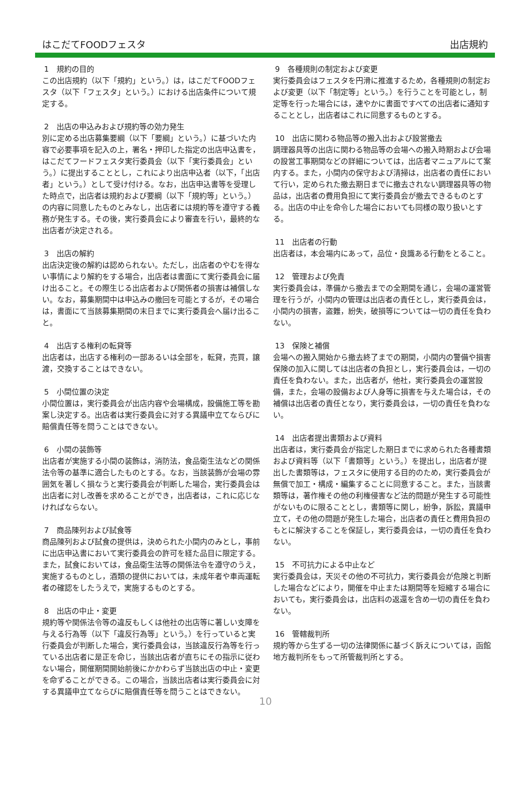はこだてFOODフェスタ 出店規約
1　規約の目的
この出店規約（以下「規約」という。）は，はこだてFOODフェスタ（以下「フェスタ」という。）における出店条件について規定する。
2　出店の申込みおよび規約等の効力発生
別に定める出店募集要綱（以下「要綱」という。）に基づいた内容で必要事項を記入の上，署名・押印した指定の出店申込書を，はこだてフードフェスタ実行委員会（以下「実行委員会」という。）に提出することとし，これにより出店申込者（以下，「出店者」という。）として受け付ける。なお，出店申込書等を受理した時点で，出店者は規約および要綱（以下「規約等」という。）の内容に同意したものとみなし，出店者には規約等を遵守する義務が発生する。その後，実行委員会により審査を行い，最終的な出店者が決定される。
3　出店の解約
出店決定後の解約は認められない。ただし，出店者のやむを得ない事情により解約をする場合，出店者は書面にて実行委員会に届け出ること。その際生じる出店者および関係者の損害は補償しない。なお，募集期間中は申込みの撤回を可能とするが，その場合は，書面にて当該募集期間の末日までに実行委員会へ届け出ること。
4　出店する権利の転貸等
出店者は，出店する権利の一部あるいは全部を，転貸，売買，譲渡，交換することはできない。
5　小間位置の決定
小間位置は，実行委員会が出店内容や会場構成，設備施工等を勘案し決定する。出店者は実行委員会に対する異議申立てならびに賠償責任等を問うことはできない。
6　小間の装飾等
出店者が実施する小間の装飾は，消防法，食品衛生法などの関係法令等の基準に適合したものとする。なお，当該装飾が会場の雰囲気を著しく損なうと実行委員会が判断した場合，実行委員会は出店者に対し改善を求めることができ，出店者は，これに応じなければならない。
7　商品陳列および試食等
商品陳列および試食の提供は，決められた小間内のみとし，事前に出店申込書において実行委員会の許可を経た品目に限定する。また，試食においては，食品衛生法等の関係法令を遵守のうえ，実施するものとし，酒類の提供においては，未成年者や車両運転者の確認をしたうえで，実施するものとする。
8　出店の中止・変更
規約等や関係法令等の違反もしくは他社の出店等に著しい支障を与える行為等（以下「違反行為等」という。）を行っていると実行委員会が判断した場合，実行委員会は，当該違反行為等を行っている出店者に是正を命じ，当該出店者が直ちにその指示に従わない場合，開催期間開始前後にかかわらず当該出店の中止・変更を命ずることができる。この場合，当該出店者は実行委員会に対する異議申立てならびに賠償責任等を問うことはできない。
9　各種規則の制定および変更
実行委員会はフェスタを円滑に推進するため，各種規則の制定および変更（以下「制定等」という。）を行うことを可能とし，制定等を行った場合には，速やかに書面ですべての出店者に通知することとし，出店者はこれに同意するものとする。
10　出店に関わる物品等の搬入出および設営撤去
調理器具等の出店に関わる物品等の会場への搬入時期および会場の設営工事期間などの詳細については，出店者マニュアルにて案内する。また，小間内の保守および清掃は，出店者の責任において行い，定められた撤去期日までに撤去されない調理器具等の物品は，出店者の費用負担にて実行委員会が撤去できるものとする。出店の中止を命令した場合においても同様の取り扱いとする。
11　出店者の行動
出店者は，本会場内にあって，品位・良識ある行動をとること。
12　管理および免責
実行委員会は，準備から撤去までの全期間を通じ，会場の運営管理を行うが，小間内の管理は出店者の責任とし，実行委員会は，小間内の損害，盗難，紛失，破損等については一切の責任を負わない。
13　保険と補償
会場への搬入開始から撤去終了までの期間，小間内の警備や損害保険の加入に関しては出店者の負担とし，実行委員会は，一切の責任を負わない。また，出店者が，他社，実行委員会の運営設備，また，会場の設備および人身等に損害を与えた場合は，その補償は出店者の責任となり，実行委員会は，一切の責任を負わない。
14　出店者提出書類および資料
出店者は，実行委員会が指定した期日までに求められた各種書類および資料等（以下「書類等」という。）を提出し，出店者が提出した書類等は，フェスタに使用する目的のため，実行委員会が無償で加工・構成・編集することに同意すること。また，当該書類等は，著作権その他の利権侵害など法的問題が発生する可能性がないものに限ることとし，書類等に関し，紛争，訴訟，異議申立て，その他の問題が発生した場合，出店者の責任と費用負担のもとに解決することを保証し，実行委員会は，一切の責任を負わない。
15　不可抗力による中止など
実行委員会は，天災その他の不可抗力，実行委員会が危険と判断した場合などにより，開催を中止または期間等を短縮する場合においても，実行委員会は，出店料の返還を含め一切の責任を負わない。
16　管轄裁判所
規約等から生ずる一切の法律関係に基づく訴えについては，函館地方裁判所をもって所管裁判所とする。
10